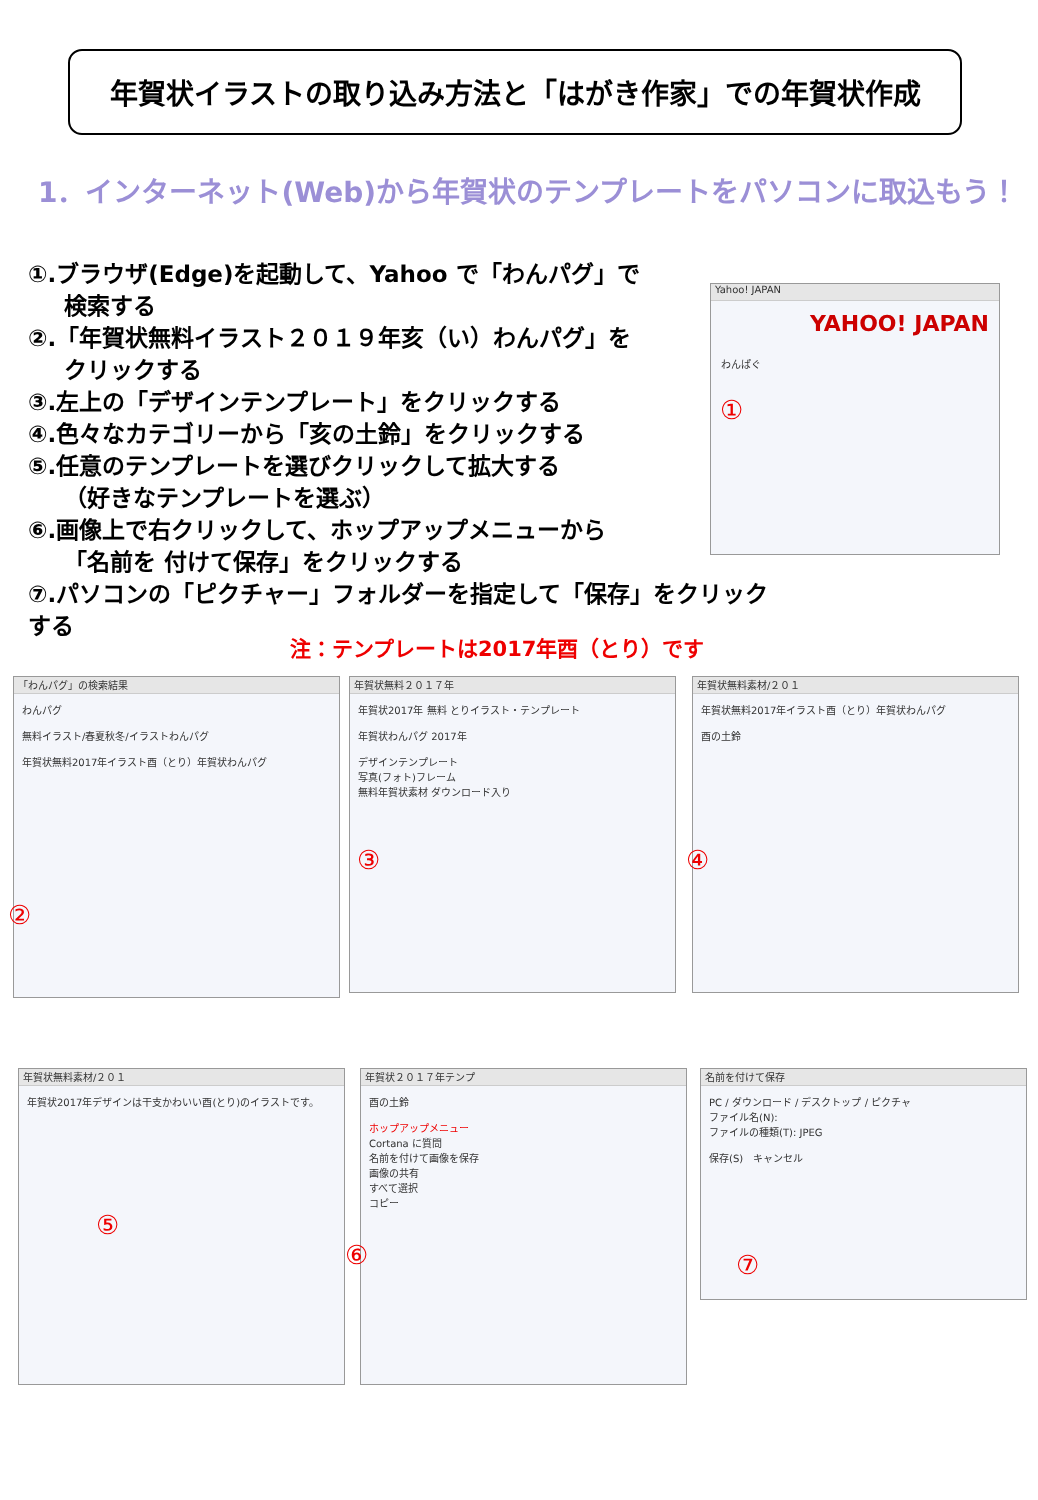年賀状イラストの取り込み方法と「はがき作家」での年賀状作成
1．インターネット(Web)から年賀状のテンプレートをパソコンに取込もう！
①.ブラウザ(Edge)を起動して、Yahoo で「わんパグ」で
検索する
②.「年賀状無料イラスト２０１９年亥（い）わんパグ」を
クリックする
③.左上の「デザインテンプレート」をクリックする
④.色々なカテゴリーから「亥の土鈴」をクリックする
⑤.任意のテンプレートを選びクリックして拡大する
（好きなテンプレートを選ぶ）
⑥.画像上で右クリックして、ホップアップメニューから
「名前を 付けて保存」をクリックする
⑦.パソコンの「ピクチャー」フォルダーを指定して「保存」をクリックする
注：テンプレートは2017年酉（とり）です
Yahoo! JAPAN
YAHOO! JAPAN
わんぱぐ
①
「わんパグ」の検索結果
わんパグ
無料イラスト/春夏秋冬/イラストわんパグ
年賀状無料2017年イラスト酉（とり）年賀状わんパグ
②
年賀状無料２０１７年
年賀状2017年 無料 とりイラスト・テンプレート
年賀状わんパグ 2017年
デザインテンプレート
写真(フォト)フレーム
無料年賀状素材 ダウンロード入り
③
年賀状無料素材/２０１
年賀状無料2017年イラスト酉（とり）年賀状わんパグ
酉の土鈴
④
年賀状無料素材/２０１
年賀状2017年デザインは干支かわいい酉(とり)のイラストです。
⑤
年賀状２０１７年テンプ
酉の土鈴
ホップアップメニュー
Cortana に質問
名前を付けて画像を保存
画像の共有
すべて選択
コピー
⑥
名前を付けて保存
PC / ダウンロード / デスクトップ / ピクチャ
ファイル名(N):
ファイルの種類(T): JPEG
保存(S)　キャンセル
⑦